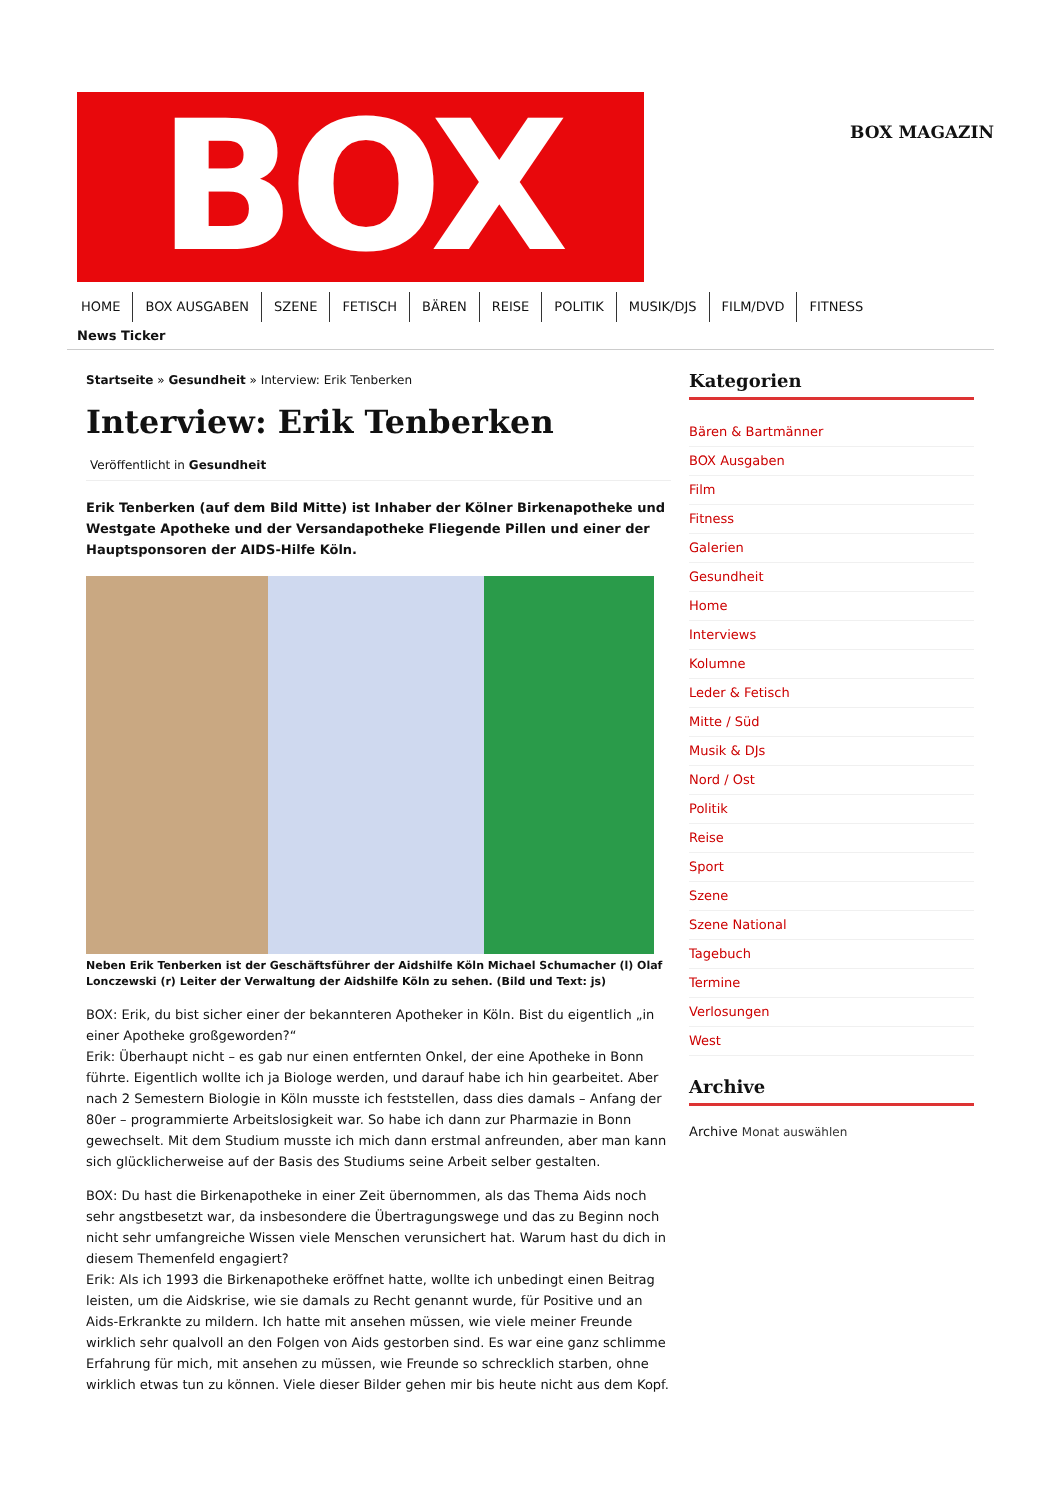BOX
BOX MAGAZIN
HOME BOX AUSGABEN SZENE FETISCH BÄREN REISE POLITIK MUSIK/DJS FILM/DVD FITNESS
News Ticker
Startseite » Gesundheit » Interview: Erik Tenberken
Interview: Erik Tenberken
Veröffentlicht in Gesundheit
Erik Tenberken (auf dem Bild Mitte) ist Inhaber der Kölner Birkenapotheke und Westgate Apotheke und der Versandapotheke Fliegende Pillen und einer der Hauptsponsoren der AIDS-Hilfe Köln.
Neben Erik Tenberken ist der Geschäftsführer der Aidshilfe Köln Michael Schumacher (l) Olaf Lonczewski (r) Leiter der Verwaltung der Aidshilfe Köln zu sehen. (Bild und Text: js)
BOX: Erik, du bist sicher einer der bekannteren Apotheker in Köln. Bist du eigentlich „in einer Apotheke großgeworden?“
Erik: Überhaupt nicht – es gab nur einen entfernten Onkel, der eine Apotheke in Bonn führte. Eigentlich wollte ich ja Biologe werden, und darauf habe ich hin gearbeitet. Aber nach 2 Semestern Biologie in Köln musste ich feststellen, dass dies damals – Anfang der 80er – programmierte Arbeitslosigkeit war. So habe ich dann zur Pharmazie in Bonn gewechselt. Mit dem Studium musste ich mich dann erstmal anfreunden, aber man kann sich glücklicherweise auf der Basis des Studiums seine Arbeit selber gestalten.
BOX: Du hast die Birkenapotheke in einer Zeit übernommen, als das Thema Aids noch sehr angstbesetzt war, da insbesondere die Übertragungswege und das zu Beginn noch nicht sehr umfangreiche Wissen viele Menschen verunsichert hat. Warum hast du dich in diesem Themenfeld engagiert?
Erik: Als ich 1993 die Birkenapotheke eröffnet hatte, wollte ich unbedingt einen Beitrag leisten, um die Aidskrise, wie sie damals zu Recht genannt wurde, für Positive und an Aids-Erkrankte zu mildern. Ich hatte mit ansehen müssen, wie viele meiner Freunde wirklich sehr qualvoll an den Folgen von Aids gestorben sind. Es war eine ganz schlimme Erfahrung für mich, mit ansehen zu müssen, wie Freunde so schrecklich starben, ohne wirklich etwas tun zu können. Viele dieser Bilder gehen mir bis heute nicht aus dem Kopf.
Kategorien
Bären & Bartmänner
BOX Ausgaben
Film
Fitness
Galerien
Gesundheit
Home
Interviews
Kolumne
Leder & Fetisch
Mitte / Süd
Musik & DJs
Nord / Ost
Politik
Reise
Sport
Szene
Szene National
Tagebuch
Termine
Verlosungen
West
Archive
Archive Monat auswählen